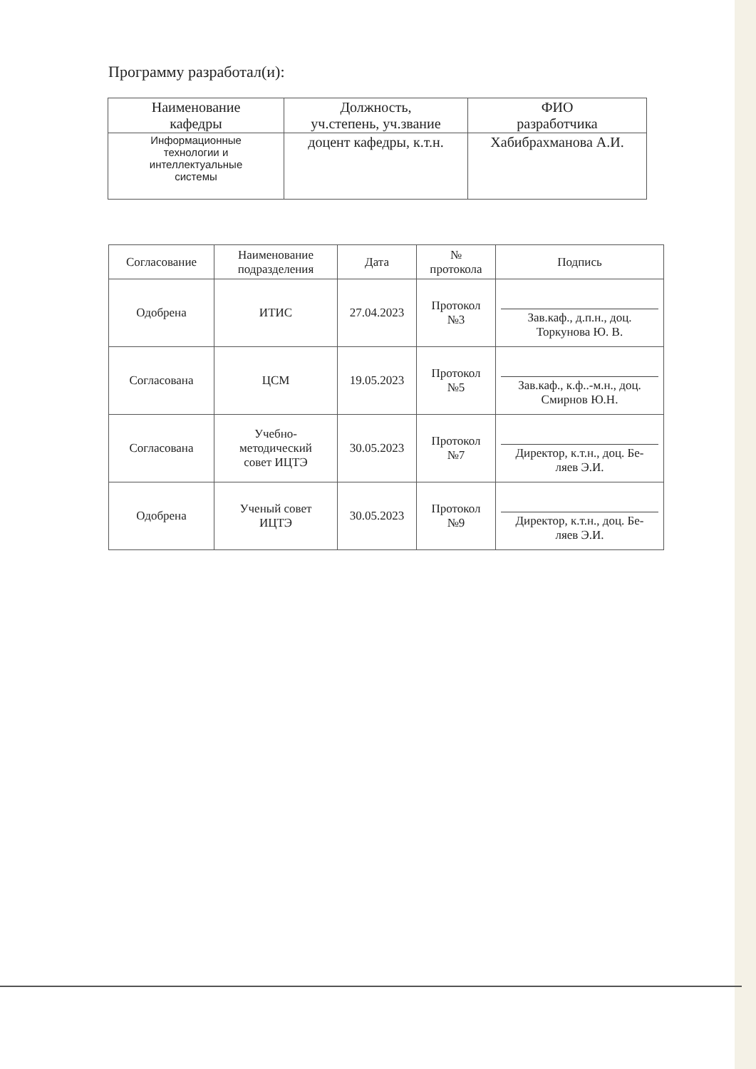Программу разработал(и):
| Наименование кафедры | Должность, уч.степень, уч.звание | ФИО разработчика |
| --- | --- | --- |
| Информационные технологии и интеллектуальные системы | доцент кафедры, к.т.н. | Хабибрахманова А.И. |
| Согласование | Наименование подразделения | Дата | № протокола | Подпись |
| --- | --- | --- | --- | --- |
| Одобрена | ИТИС | 27.04.2023 | Протокол №3 | Зав.каф., д.п.н., доц. Торкунова Ю. В. |
| Согласована | ЦСМ | 19.05.2023 | Протокол №5 | Зав.каф., к.ф..-м.н., доц. Смирнов Ю.Н. |
| Согласована | Учебно- методический совет ИЦТЭ | 30.05.2023 | Протокол №7 | Директор, к.т.н., доц. Бе- ляев Э.И. |
| Одобрена | Ученый совет ИЦТЭ | 30.05.2023 | Протокол №9 | Директор, к.т.н., доц. Бе- ляев Э.И. |